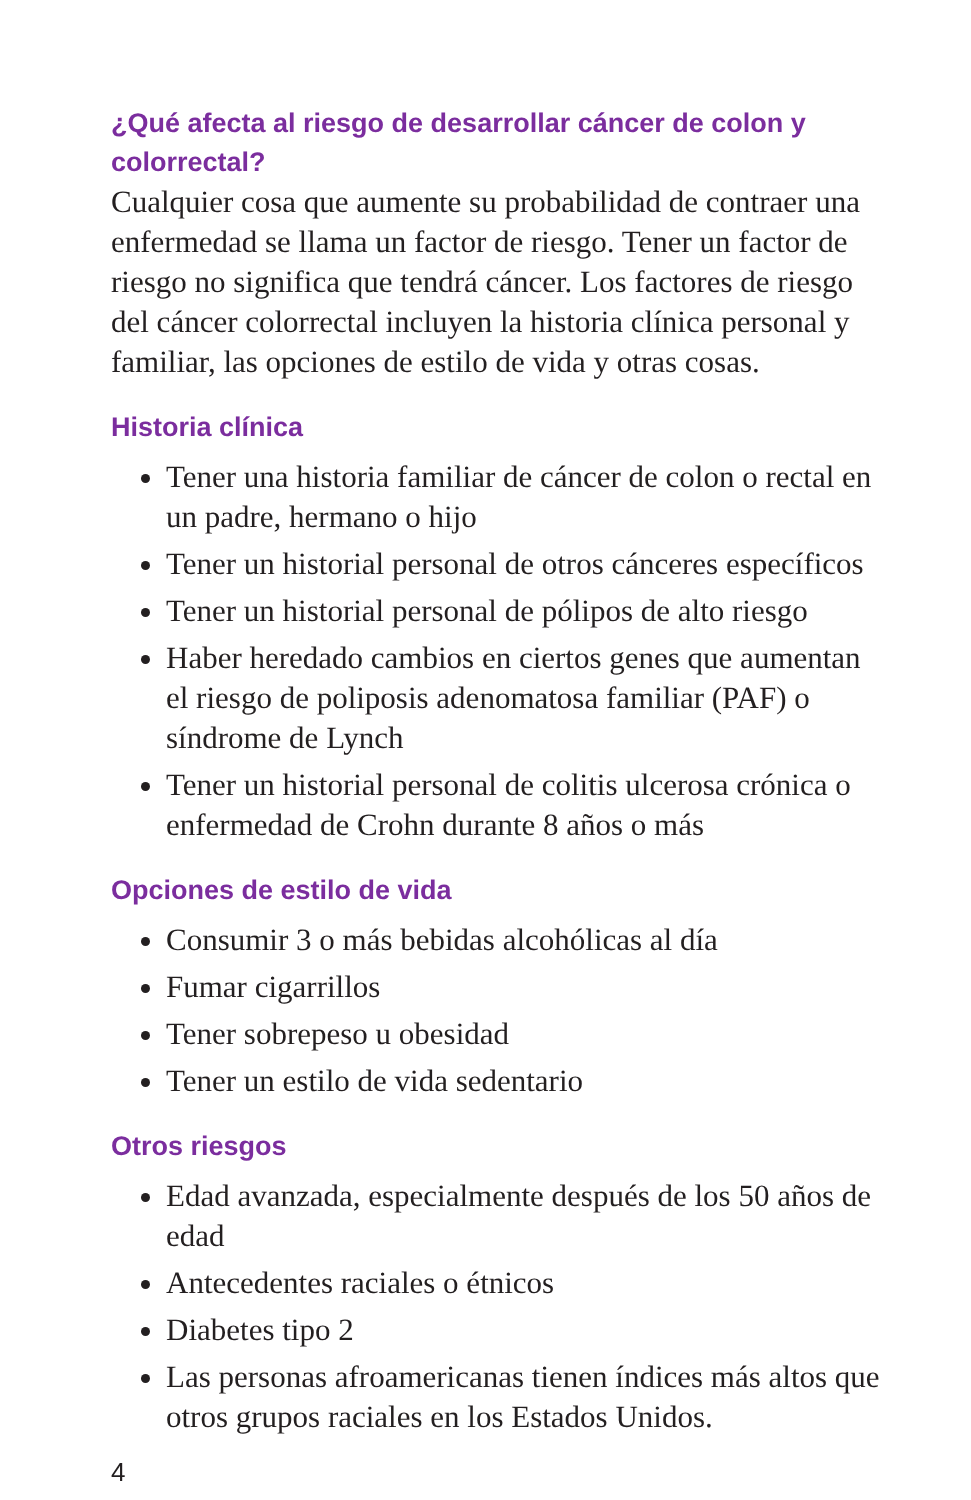¿Qué afecta al riesgo de desarrollar cáncer de colon y colorrectal?
Cualquier cosa que aumente su probabilidad de contraer una enfermedad se llama un factor de riesgo. Tener un factor de riesgo no significa que tendrá cáncer. Los factores de riesgo del cáncer colorrectal incluyen la historia clínica personal y familiar, las opciones de estilo de vida y otras cosas.
Historia clínica
Tener una historia familiar de cáncer de colon o rectal en un padre, hermano o hijo
Tener un historial personal de otros cánceres específicos
Tener un historial personal de pólipos de alto riesgo
Haber heredado cambios en ciertos genes que aumentan el riesgo de poliposis adenomatosa familiar (PAF) o síndrome de Lynch
Tener un historial personal de colitis ulcerosa crónica o enfermedad de Crohn durante 8 años o más
Opciones de estilo de vida
Consumir 3 o más bebidas alcohólicas al día
Fumar cigarrillos
Tener sobrepeso u obesidad
Tener un estilo de vida sedentario
Otros riesgos
Edad avanzada, especialmente después de los 50 años de edad
Antecedentes raciales o étnicos
Diabetes tipo 2
Las personas afroamericanas tienen índices más altos que otros grupos raciales en los Estados Unidos.
4